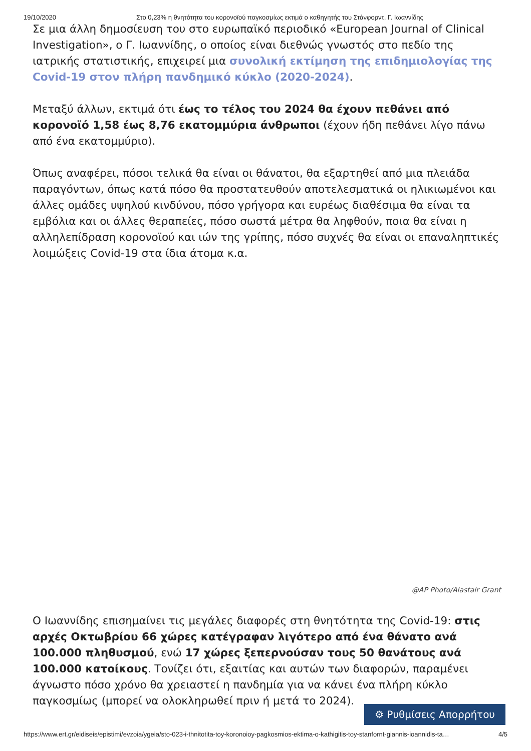19/10/2020 Στο 0,23% η θνητότητα του κορονοϊού παγκοσμίως εκτιμά ο καθηγητής του Στάνφορντ, Γ. Ιωαννίδης
Σε μια άλλη δημοσίευση του στο ευρωπαϊκό περιοδικό «European Journal of Clinical Investigation», ο Γ. Ιωαννίδης, ο οποίος είναι διεθνώς γνωστός στο πεδίο της ιατρικής στατιστικής, επιχειρεί μια συνολική εκτίμηση της επιδημιολογίας της Covid-19 στον πλήρη πανδημικό κύκλο (2020-2024).
Μεταξύ άλλων, εκτιμά ότι έως το τέλος του 2024 θα έχουν πεθάνει από κορονοϊό 1,58 έως 8,76 εκατομμύρια άνθρωποι (έχουν ήδη πεθάνει λίγο πάνω από ένα εκατομμύριο).
Όπως αναφέρει, πόσοι τελικά θα είναι οι θάνατοι, θα εξαρτηθεί από μια πλειάδα παραγόντων, όπως κατά πόσο θα προστατευθούν αποτελεσματικά οι ηλικιωμένοι και άλλες ομάδες υψηλού κινδύνου, πόσο γρήγορα και ευρέως διαθέσιμα θα είναι τα εμβόλια και οι άλλες θεραπείες, πόσο σωστά μέτρα θα ληφθούν, ποια θα είναι η αλληλεπίδραση κορονοϊού και ιών της γρίπης, πόσο συχνές θα είναι οι επαναληπτικές λοιμώξεις Covid-19 στα ίδια άτομα κ.α.
@AP Photo/Alastair Grant
Ο Ιωαννίδης επισημαίνει τις μεγάλες διαφορές στη θνητότητα της Covid-19: στις αρχές Οκτωβρίου 66 χώρες κατέγραφαν λιγότερο από ένα θάνατο ανά 100.000 πληθυσμού, ενώ 17 χώρες ξεπερνούσαν τους 50 θανάτους ανά 100.000 κατοίκους. Τονίζει ότι, εξαιτίας και αυτών των διαφορών, παραμένει άγνωστο πόσο χρόνο θα χρειαστεί η πανδημία για να κάνει ένα πλήρη κύκλο παγκοσμίως (μπορεί να ολοκληρωθεί πριν ή μετά το 2024).
⚙ Ρυθμίσεις Απορρήτου
https://www.ert.gr/eidiseis/epistimi/evzoia/ygeia/sto-023-i-thnitotita-toy-koronoioy-pagkosmios-ektima-o-kathigitis-toy-stanfornt-giannis-ioannidis-ta… 4/5